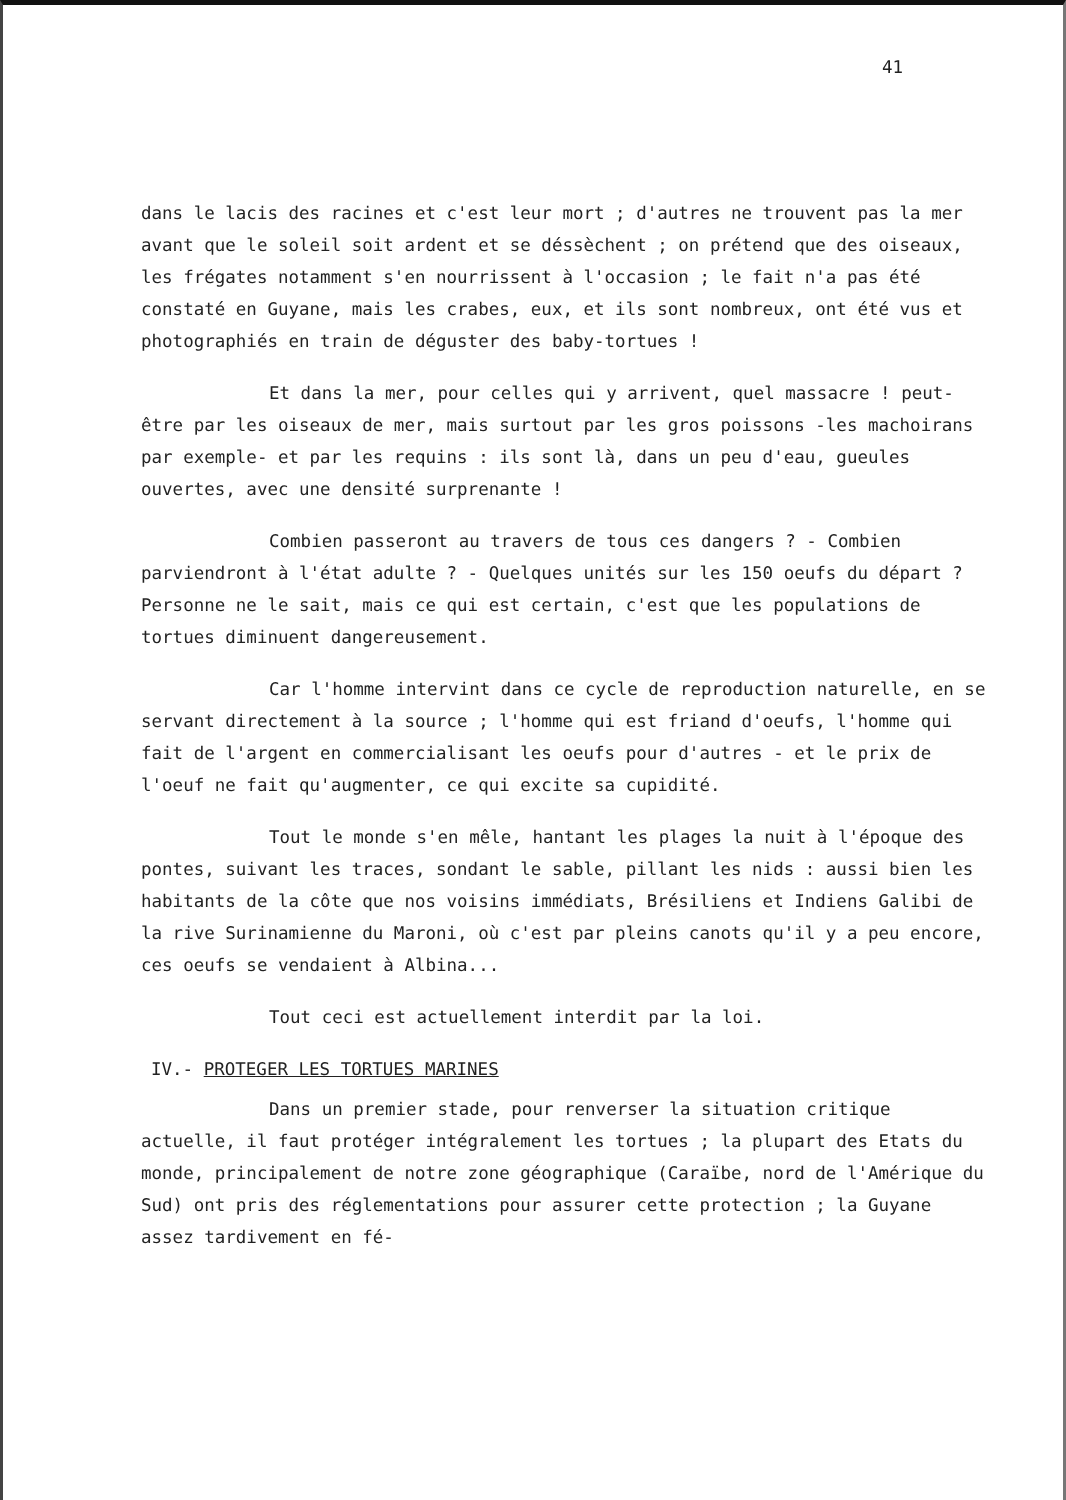41
dans le lacis des racines et c'est leur mort ; d'autres ne trouvent pas la mer avant que le soleil soit ardent et se déssèchent ; on prétend que des oiseaux, les frégates notamment s'en nourrissent à l'occasion ; le fait n'a pas été constaté en Guyane, mais les crabes, eux, et ils sont nombreux, ont été vus et photographiés en train de déguster des baby-tortues !
Et dans la mer, pour celles qui y arrivent, quel massacre ! peut-être par les oiseaux de mer, mais surtout par les gros poissons -les machoirans par exemple- et par les requins : ils sont là, dans un peu d'eau, gueules ouvertes, avec une densité surprenante !
Combien passeront au travers de tous ces dangers ? - Combien parviendront à l'état adulte ? - Quelques unités sur les 150 oeufs du départ ? Personne ne le sait, mais ce qui est certain, c'est que les populations de tortues diminuent dangereusement.
Car l'homme intervint dans ce cycle de reproduction naturelle, en se servant directement à la source ; l'homme qui est friand d'oeufs, l'homme qui fait de l'argent en commercialisant les oeufs pour d'autres - et le prix de l'oeuf ne fait qu'augmenter, ce qui excite sa cupidité.
Tout le monde s'en mêle, hantant les plages la nuit à l'époque des pontes, suivant les traces, sondant le sable, pillant les nids : aussi bien les habitants de la côte que nos voisins immédiats, Brésiliens et Indiens Galibi de la rive Surinamienne du Maroni, où c'est par pleins canots qu'il y a peu encore, ces oeufs se vendaient à Albina...
Tout ceci est actuellement interdit par la loi.
IV.- PROTEGER LES TORTUES MARINES
Dans un premier stade, pour renverser la situation critique actuelle, il faut protéger intégralement les tortues ; la plupart des Etats du monde, principalement de notre zone géographique (Caraïbe, nord de l'Amérique du Sud) ont pris des réglementations pour assurer cette protection ; la Guyane assez tardivement en fé-